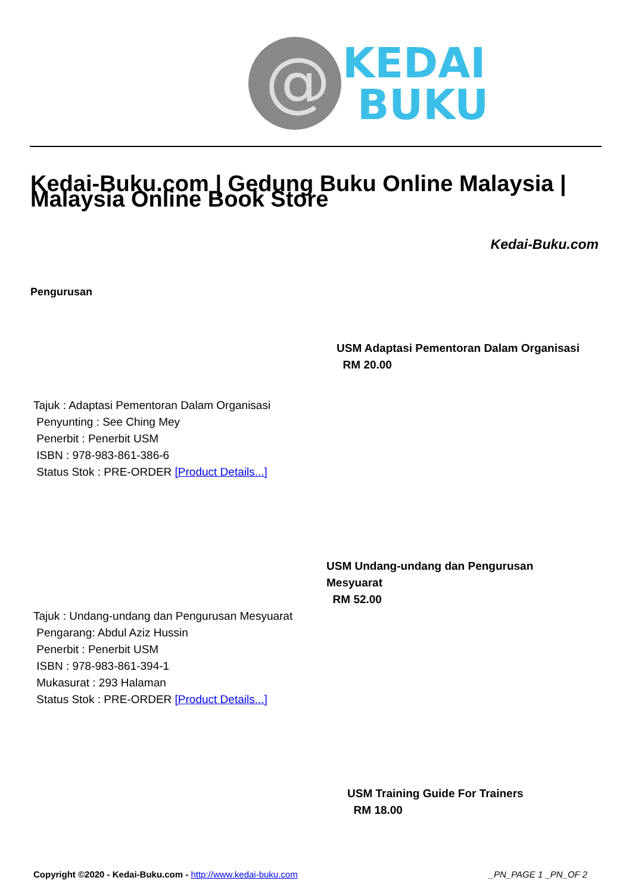@
KEDAI
BUKU
Kedai-Buku.com | Gedung Buku Online Malaysia | Malaysia Online Book Store
Kedai-Buku.com
Pengurusan
USM Adaptasi Pementoran Dalam Organisasi
RM 20.00
Tajuk : Adaptasi Pementoran Dalam Organisasi
Penyunting : See Ching Mey
Penerbit : Penerbit USM
ISBN : 978-983-861-386-6
Status Stok : PRE-ORDER [Product Details...]
USM Undang-undang dan Pengurusan Mesyuarat
RM 52.00
Tajuk : Undang-undang dan Pengurusan Mesyuarat
Pengarang: Abdul Aziz Hussin
Penerbit : Penerbit USM
ISBN : 978-983-861-394-1
Mukasurat : 293 Halaman
Status Stok : PRE-ORDER [Product Details...]
USM Training Guide For Trainers
RM 18.00
Copyright ©2020 - Kedai-Buku.com - http://www.kedai-buku.com _PN_PAGE 1 _PN_OF 2